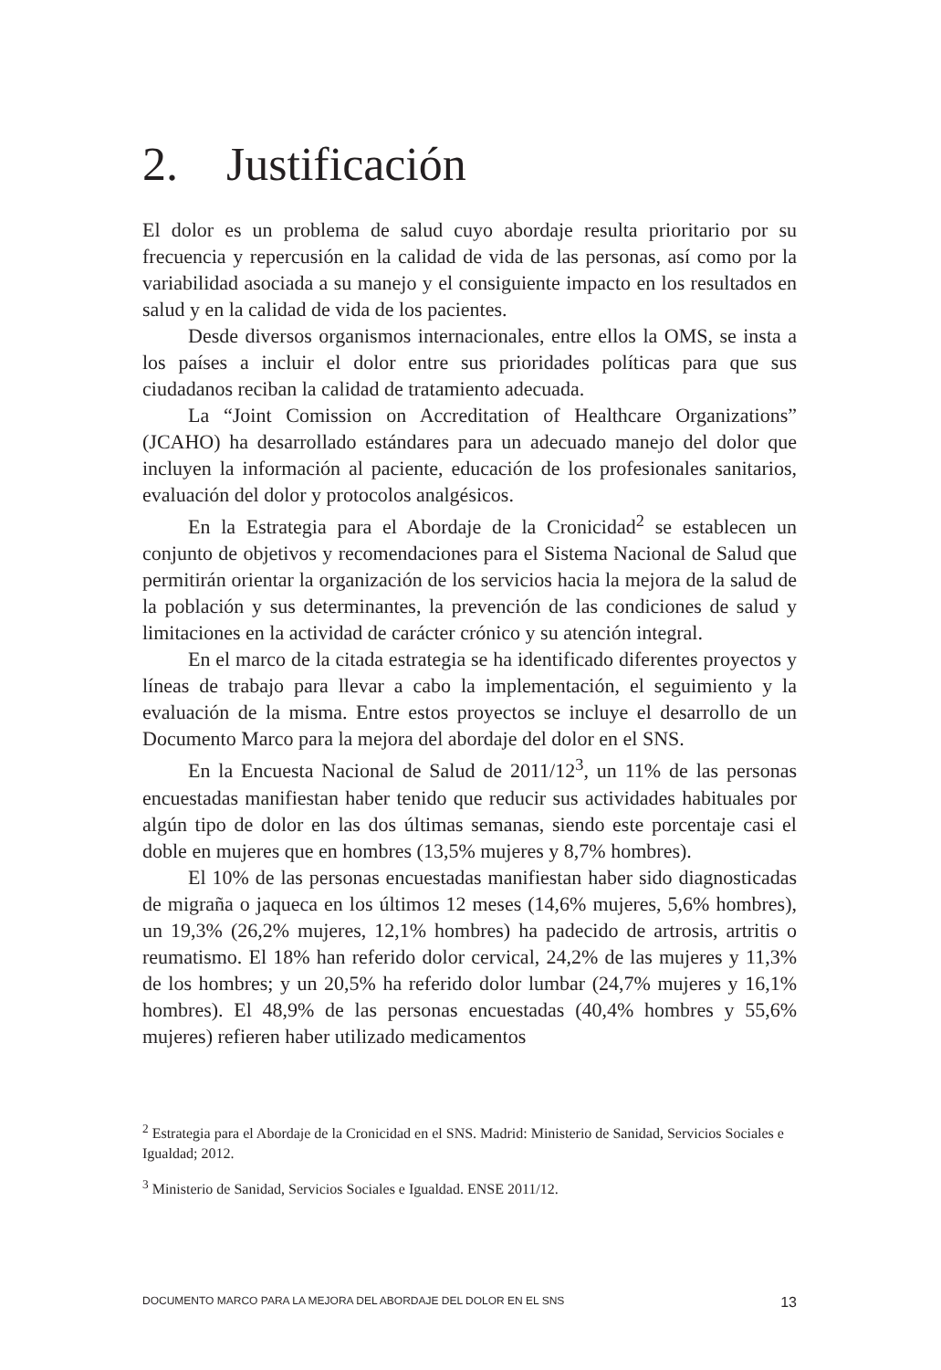2. Justificación
El dolor es un problema de salud cuyo abordaje resulta prioritario por su frecuencia y repercusión en la calidad de vida de las personas, así como por la variabilidad asociada a su manejo y el consiguiente impacto en los resultados en salud y en la calidad de vida de los pacientes.
Desde diversos organismos internacionales, entre ellos la OMS, se insta a los países a incluir el dolor entre sus prioridades políticas para que sus ciudadanos reciban la calidad de tratamiento adecuada.
La “Joint Comission on Accreditation of Healthcare Organizations” (JCAHO) ha desarrollado estándares para un adecuado manejo del dolor que incluyen la información al paciente, educación de los profesionales sanitarios, evaluación del dolor y protocolos analgésicos.
En la Estrategia para el Abordaje de la Cronicidad<sup>2</sup> se establecen un conjunto de objetivos y recomendaciones para el Sistema Nacional de Salud que permitirán orientar la organización de los servicios hacia la mejora de la salud de la población y sus determinantes, la prevención de las condiciones de salud y limitaciones en la actividad de carácter crónico y su atención integral.
En el marco de la citada estrategia se ha identificado diferentes proyectos y líneas de trabajo para llevar a cabo la implementación, el seguimiento y la evaluación de la misma. Entre estos proyectos se incluye el desarrollo de un Documento Marco para la mejora del abordaje del dolor en el SNS.
En la Encuesta Nacional de Salud de 2011/12<sup>3</sup>, un 11% de las personas encuestadas manifiestan haber tenido que reducir sus actividades habituales por algún tipo de dolor en las dos últimas semanas, siendo este porcentaje casi el doble en mujeres que en hombres (13,5% mujeres y 8,7% hombres).
El 10% de las personas encuestadas manifiestan haber sido diagnosticadas de migraña o jaqueca en los últimos 12 meses (14,6% mujeres, 5,6% hombres), un 19,3% (26,2% mujeres, 12,1% hombres) ha padecido de artrosis, artritis o reumatismo. El 18% han referido dolor cervical, 24,2% de las mujeres y 11,3% de los hombres; y un 20,5% ha referido dolor lumbar (24,7% mujeres y 16,1% hombres). El 48,9% de las personas encuestadas (40,4% hombres y 55,6% mujeres) refieren haber utilizado medicamentos
<sup>2</sup> Estrategia para el Abordaje de la Cronicidad en el SNS. Madrid: Ministerio de Sanidad, Servicios Sociales e Igualdad; 2012.
<sup>3</sup> Ministerio de Sanidad, Servicios Sociales e Igualdad. ENSE 2011/12.
DOCUMENTO MARCO PARA LA MEJORA DEL ABORDAJE DEL DOLOR EN EL SNS 13